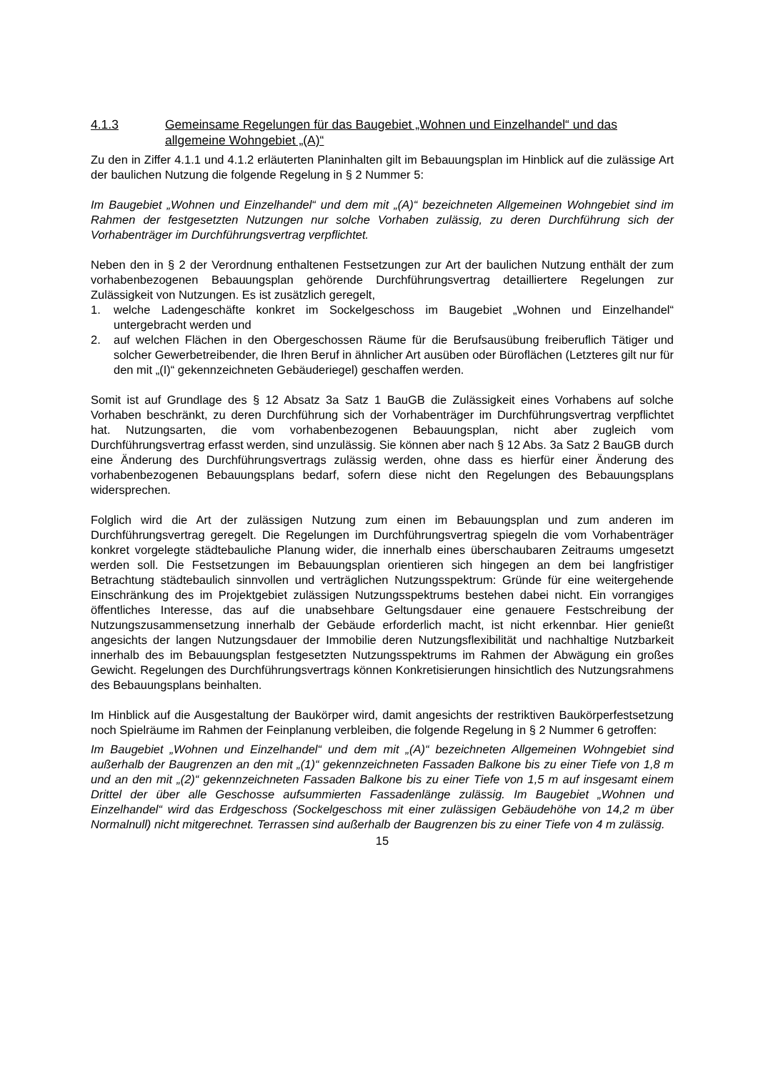4.1.3 Gemeinsame Regelungen für das Baugebiet „Wohnen und Einzelhandel“ und das allgemeine Wohngebiet „(A)“
Zu den in Ziffer 4.1.1 und 4.1.2 erläuterten Planinhalten gilt im Bebauungsplan im Hinblick auf die zulässige Art der baulichen Nutzung die folgende Regelung in § 2 Nummer 5:
Im Baugebiet „Wohnen und Einzelhandel“ und dem mit „(A)“ bezeichneten Allgemeinen Wohngebiet sind im Rahmen der festgesetzten Nutzungen nur solche Vorhaben zulässig, zu deren Durchführung sich der Vorhabenträger im Durchführungsvertrag verpflichtet.
Neben den in § 2 der Verordnung enthaltenen Festsetzungen zur Art der baulichen Nutzung enthält der zum vorhabenbezogenen Bebauungsplan gehörende Durchführungsvertrag detailliertere Regelungen zur Zulässigkeit von Nutzungen. Es ist zusätzlich geregelt,
1. welche Ladengeschäfte konkret im Sockelgeschoss im Baugebiet „Wohnen und Einzelhandel“ untergebracht werden und
2. auf welchen Flächen in den Obergeschossen Räume für die Berufsausübung freiberuflich Tätiger und solcher Gewerbetreibender, die Ihren Beruf in ähnlicher Art ausüben oder Büroflächen (Letzteres gilt nur für den mit „(I)“ gekennzeichneten Gebäuderiegel) geschaffen werden.
Somit ist auf Grundlage des § 12 Absatz 3a Satz 1 BauGB die Zulässigkeit eines Vorhabens auf solche Vorhaben beschränkt, zu deren Durchführung sich der Vorhabenträger im Durchführungsvertrag verpflichtet hat. Nutzungsarten, die vom vorhabenbezogenen Bebauungsplan, nicht aber zugleich vom Durchführungsvertrag erfasst werden, sind unzulässig. Sie können aber nach § 12 Abs. 3a Satz 2 BauGB durch eine Änderung des Durchführungsvertrags zulässig werden, ohne dass es hierfür einer Änderung des vorhabenbezogenen Bebauungsplans bedarf, sofern diese nicht den Regelungen des Bebauungsplans widersprechen.
Folglich wird die Art der zulässigen Nutzung zum einen im Bebauungsplan und zum anderen im Durchführungsvertrag geregelt. Die Regelungen im Durchführungsvertrag spiegeln die vom Vorhabenträger konkret vorgelegte städtebauliche Planung wider, die innerhalb eines überschaubaren Zeitraums umgesetzt werden soll. Die Festsetzungen im Bebauungsplan orientieren sich hingegen an dem bei langfristiger Betrachtung städtebaulich sinnvollen und verträglichen Nutzungsspektrum: Gründe für eine weitergehende Einschränkung des im Projektgebiet zulässigen Nutzungsspektrums bestehen dabei nicht. Ein vorrangiges öffentliches Interesse, das auf die unabsehbare Geltungsdauer eine genauere Festschreibung der Nutzungszusammensetzung innerhalb der Gebäude erforderlich macht, ist nicht erkennbar. Hier genießt angesichts der langen Nutzungsdauer der Immobilie deren Nutzungsflexibilität und nachhaltige Nutzbarkeit innerhalb des im Bebauungsplan festgesetzten Nutzungsspektrums im Rahmen der Abwägung ein großes Gewicht. Regelungen des Durchführungsvertrags können Konkretisierungen hinsichtlich des Nutzungsrahmens des Bebauungsplans beinhalten.
Im Hinblick auf die Ausgestaltung der Baukörper wird, damit angesichts der restriktiven Baukörperfestsetzung noch Spielräume im Rahmen der Feinplanung verbleiben, die folgende Regelung in § 2 Nummer 6 getroffen:
Im Baugebiet „Wohnen und Einzelhandel“ und dem mit „(A)“ bezeichneten Allgemeinen Wohngebiet sind außerhalb der Baugrenzen an den mit „(1)“ gekennzeichneten Fassaden Balkone bis zu einer Tiefe von 1,8 m und an den mit „(2)“ gekennzeichneten Fassaden Balkone bis zu einer Tiefe von 1,5 m auf insgesamt einem Drittel der über alle Geschosse aufsummierten Fassadenlänge zulässig. Im Baugebiet „Wohnen und Einzelhandel“ wird das Erdgeschoss (Sockelgeschoss mit einer zulässigen Gebäudehöhe von 14,2 m über Normalnull) nicht mitgerechnet. Terrassen sind außerhalb der Baugrenzen bis zu einer Tiefe von 4 m zulässig.
15